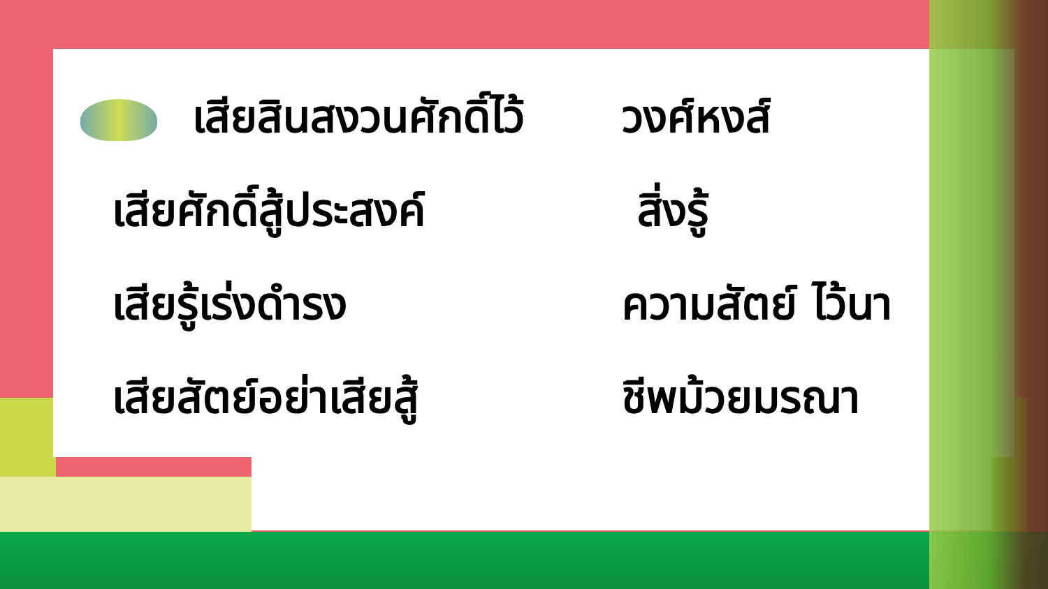เสียสินสงวนศักดิ์ไว้
วงศ์หงส์
เสียศักดิ์สู้ประสงค์
สิ่งรู้
เสียรู้เร่งดำรง ความสัตย์ ไว้นา
เสียสัตย์อย่าเสียสู้
ชีพม้วยมรณา